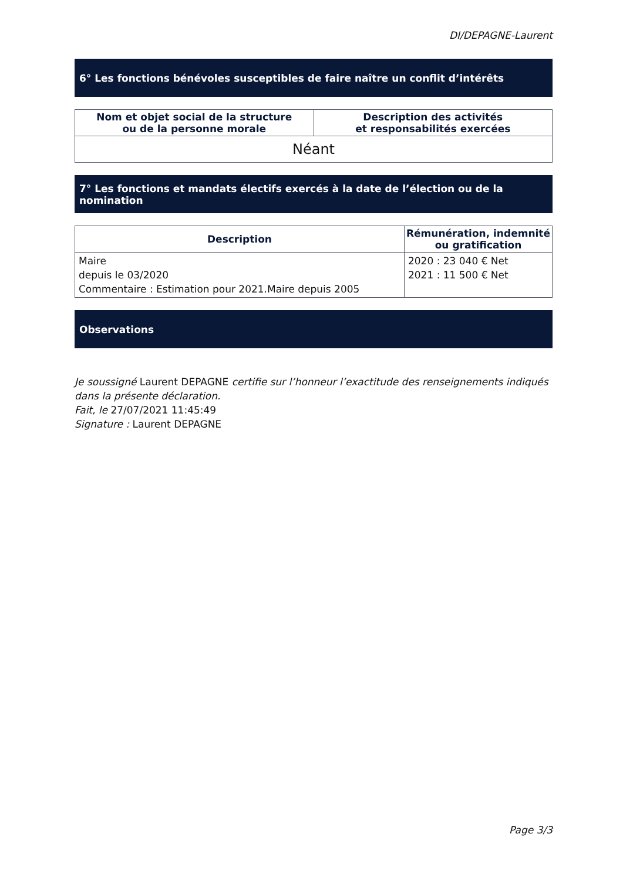DI/DEPAGNE-Laurent
6° Les fonctions bénévoles susceptibles de faire naître un conflit d’intérêts
| Nom et objet social de la structure ou de la personne morale | Description des activités et responsabilités exercées |
| --- | --- |
| Néant | |
7° Les fonctions et mandats électifs exercés à la date de l’élection ou de la nomination
| Description | Rémunération, indemnité ou gratification |
| --- | --- |
| Maire depuis le 03/2020 Commentaire : Estimation pour 2021.Maire depuis 2005 | 2020 : 23 040 € Net 2021 : 11 500 € Net |
Observations
Je soussigné Laurent DEPAGNE certifie sur l’honneur l’exactitude des renseignements indiqués dans la présente déclaration.
Fait, le 27/07/2021 11:45:49
Signature : Laurent DEPAGNE
Page 3/3